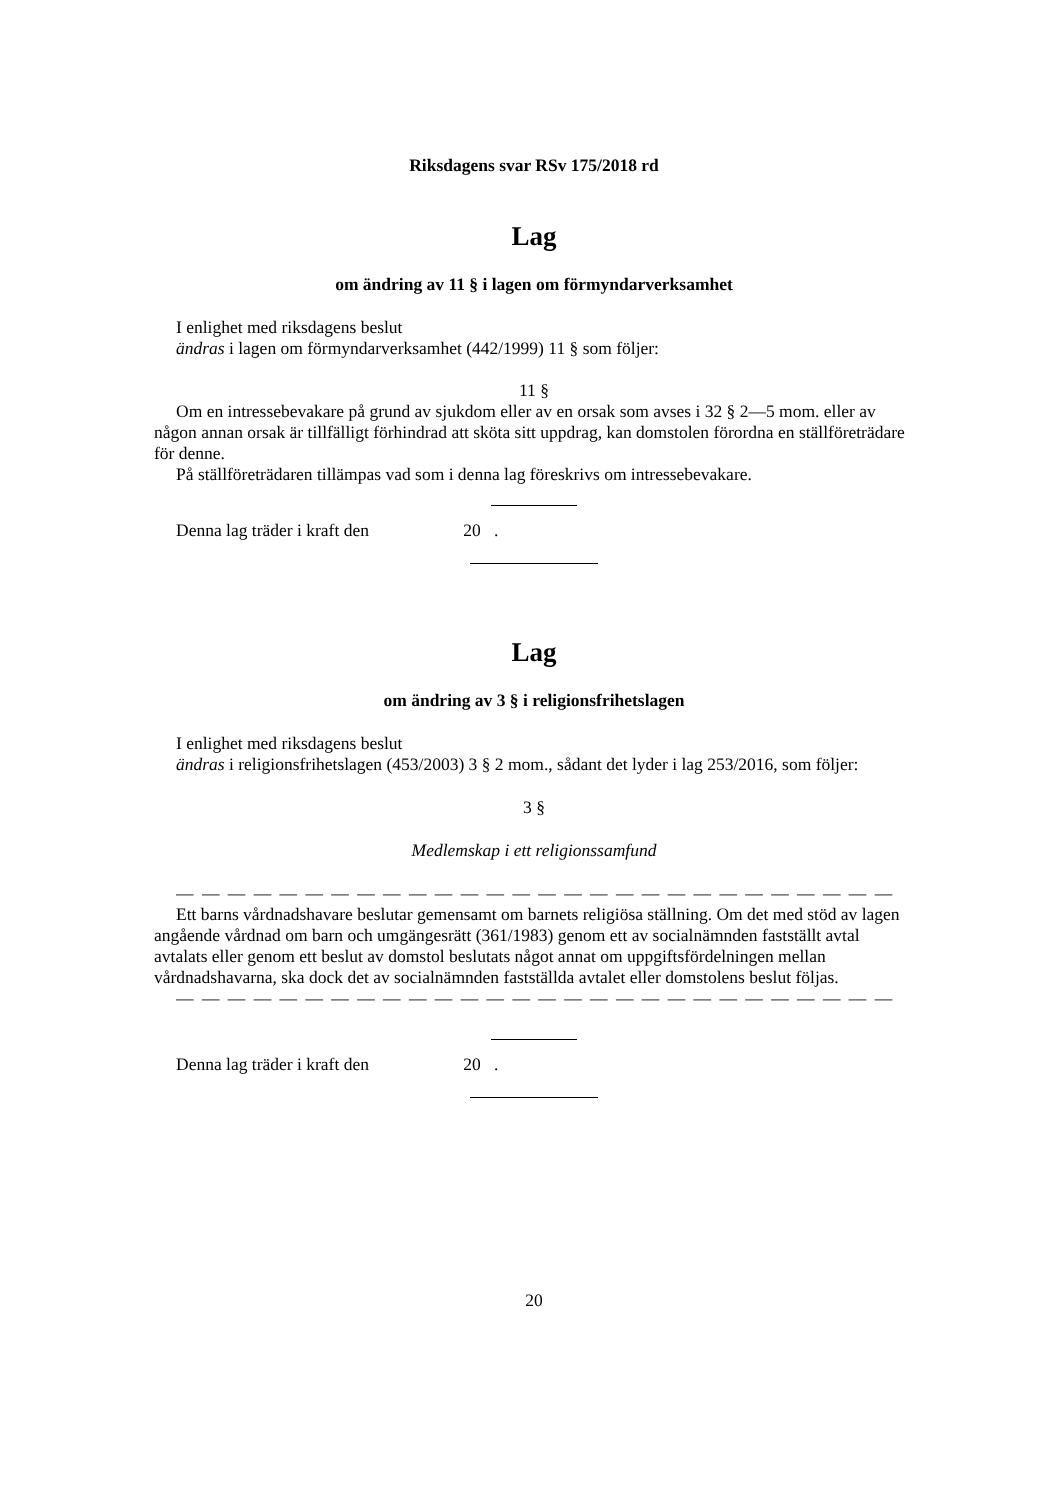Riksdagens svar RSv 175/2018 rd
Lag
om ändring av 11 § i lagen om förmyndarverksamhet
I enlighet med riksdagens beslut
ändras i lagen om förmyndarverksamhet (442/1999) 11 § som följer:
11 §
Om en intressebevakare på grund av sjukdom eller av en orsak som avses i 32 § 2—5 mom. eller av någon annan orsak är tillfälligt förhindrad att sköta sitt uppdrag, kan domstolen förordna en ställföreträdare för denne.
På ställföreträdaren tillämpas vad som i denna lag föreskrivs om intressebevakare.
Denna lag träder i kraft den 20 .
Lag
om ändring av 3 § i religionsfrihetslagen
I enlighet med riksdagens beslut
ändras i religionsfrihetslagen (453/2003) 3 § 2 mom., sådant det lyder i lag 253/2016, som följer:
3 §
Medlemskap i ett religionssamfund
— — — — — — — — — — — — — — — — — — — — — — — — — — — —
Ett barns vårdnadshavare beslutar gemensamt om barnets religiösa ställning. Om det med stöd av lagen angående vårdnad om barn och umgängesrätt (361/1983) genom ett av socialnämnden fastställt avtal avtalats eller genom ett beslut av domstol beslutats något annat om uppgiftsfördelningen mellan vårdnadshavarna, ska dock det av socialnämnden fastställda avtalet eller domstolens beslut följas.
— — — — — — — — — — — — — — — — — — — — — — — — — — — —
Denna lag träder i kraft den 20 .
20